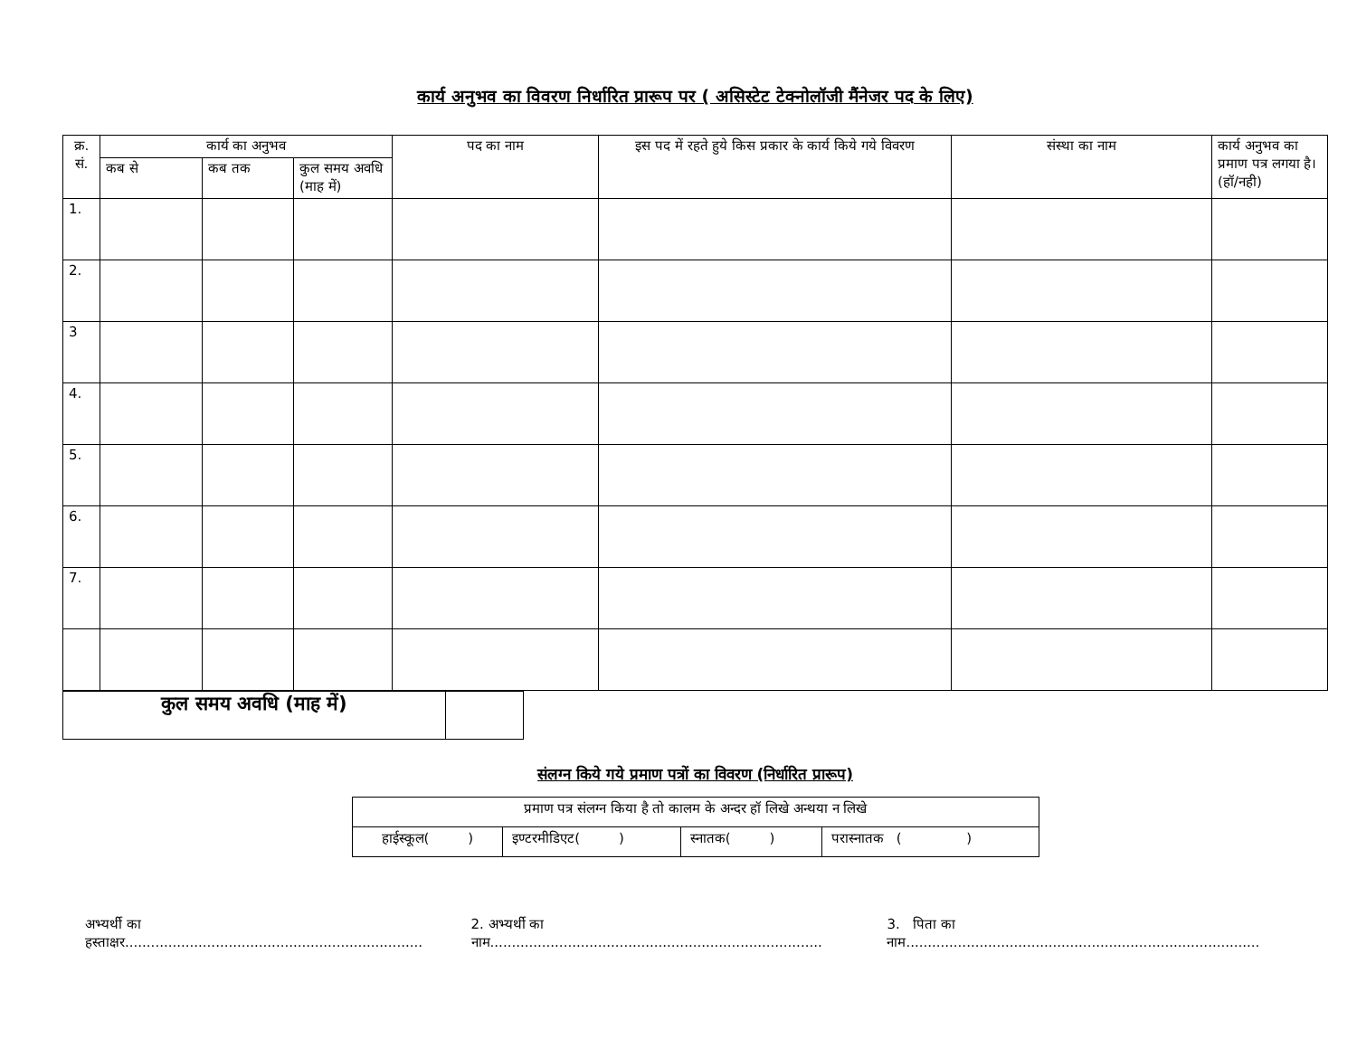कार्य अनुभव का विवरण निर्धारित प्रारूप पर ( असिस्टेट टेक्नोलॉजी मैंनेजर पद के लिए)
| क्र. सं. | कार्य का अनुभव | | | पद का नाम | इस पद में रहते हुये किस प्रकार के कार्य किये गये विवरण | संस्था का नाम | कार्य अनुभव का प्रमाण पत्र लगया है। (हॉ/नही) |
| --- | --- | --- | --- | --- | --- | --- | --- |
| | कब से | कब तक | कुल समय अवधि (माह में) | | | | |
| 1. | | | | | | | |
| 2. | | | | | | | |
| 3 | | | | | | | |
| 4. | | | | | | | |
| 5. | | | | | | | |
| 6. | | | | | | | |
| 7. | | | | | | | |
| कुल समय अवधि (माह में) | |
संलग्न किये गये प्रमाण पत्रों का विवरण (निर्धारित प्रारूप)
| प्रमाण पत्र संलग्न किया है तो कालम के अन्दर हॉ लिखे अन्थया न लिखे | | | |
| हाईस्कूल( ) | इण्टरमीडिएट( ) | स्नातक( ) | परास्नातक ( ) |
अभ्यर्थी का हस्ताक्षर..................................................................... 2. अभ्यर्थी का नाम............................................................................. 3. पिता का नाम..................................................................................